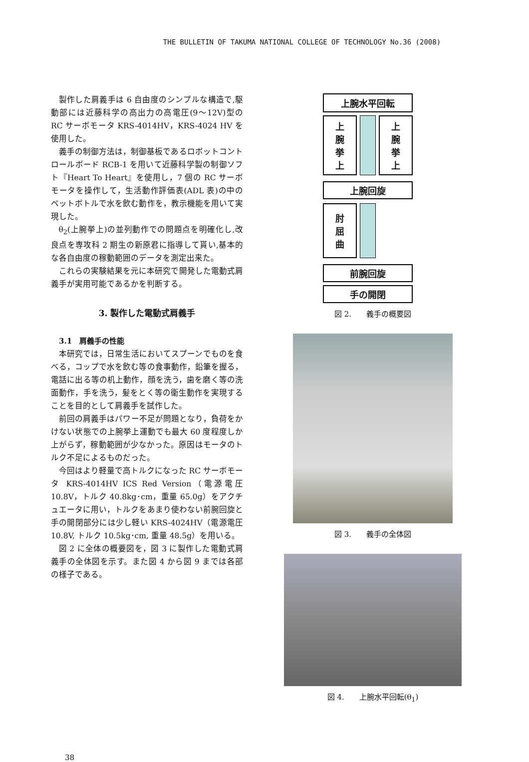THE BULLETIN OF TAKUMA NATIONAL COLLEGE OF TECHNOLOGY No.36 (2008)
製作した肩義手は 6 自由度のシンプルな構造で,駆動部には近藤科学の高出力の高電圧(9～12V)型の RC サーボモータ KRS-4014HV，KRS-4024 HV を使用した。
義手の制御方法は，制御基板であるロボットコントロールボード RCB-1 を用いて近藤科学製の制御ソフト『Heart To Heart』を使用し，7 個の RC サーボモータを操作して，生活動作評価表(ADL 表)の中のペットボトルで水を飲む動作を，教示機能を用いて実現した。
θ<sub>2</sub>(上腕挙上)の並列動作での問題点を明確化し,改良点を専攻科 2 期生の新原君に指導して貰い,基本的な各自由度の稼動範囲のデータを測定出来た。
これらの実験結果を元に本研究で開発した電動式肩義手が実用可能であるかを判断する。
3. 製作した電動式肩義手
3.1　肩義手の性能
本研究では，日常生活においてスプーンでものを食べる，コップで水を飲む等の食事動作，鉛筆を握る，電話に出る等の机上動作，顔を洗う，歯を磨く等の洗面動作，手を洗う，髪をとく等の衛生動作を実現することを目的として肩義手を試作した。
前回の肩義手はパワー不足が問題となり，負荷をかけない状態での上腕挙上運動でも最大 60 度程度しか上がらず，稼動範囲が少なかった。原因はモータのトルク不足によるものだった。
今回はより軽量で高トルクになった RC サーボモータ KRS-4014HV ICS Red Version（電源電圧 10.8V，トルク 40.8kg･cm，重量 65.0g）をアクチュエータに用い，トルクをあまり使わない前腕回旋と手の開閉部分には少し軽い KRS-4024HV（電源電圧 10.8V, トルク 10.5kg･cm, 重量 48.5g）を用いる。
図 2 に全体の概要図を，図 3 に製作した電動式肩義手の全体図を示す。また図 4 から図 9 までは各部の様子である。
上腕水平回転
上
腕
挙
上
上
腕
挙
上
上腕回旋
肘
屈
曲
前腕回旋
手の開閉
図 2.　　義手の概要図
図 3.　　義手の全体図
図 4.　　上腕水平回転(θ<sub>1</sub>)
38